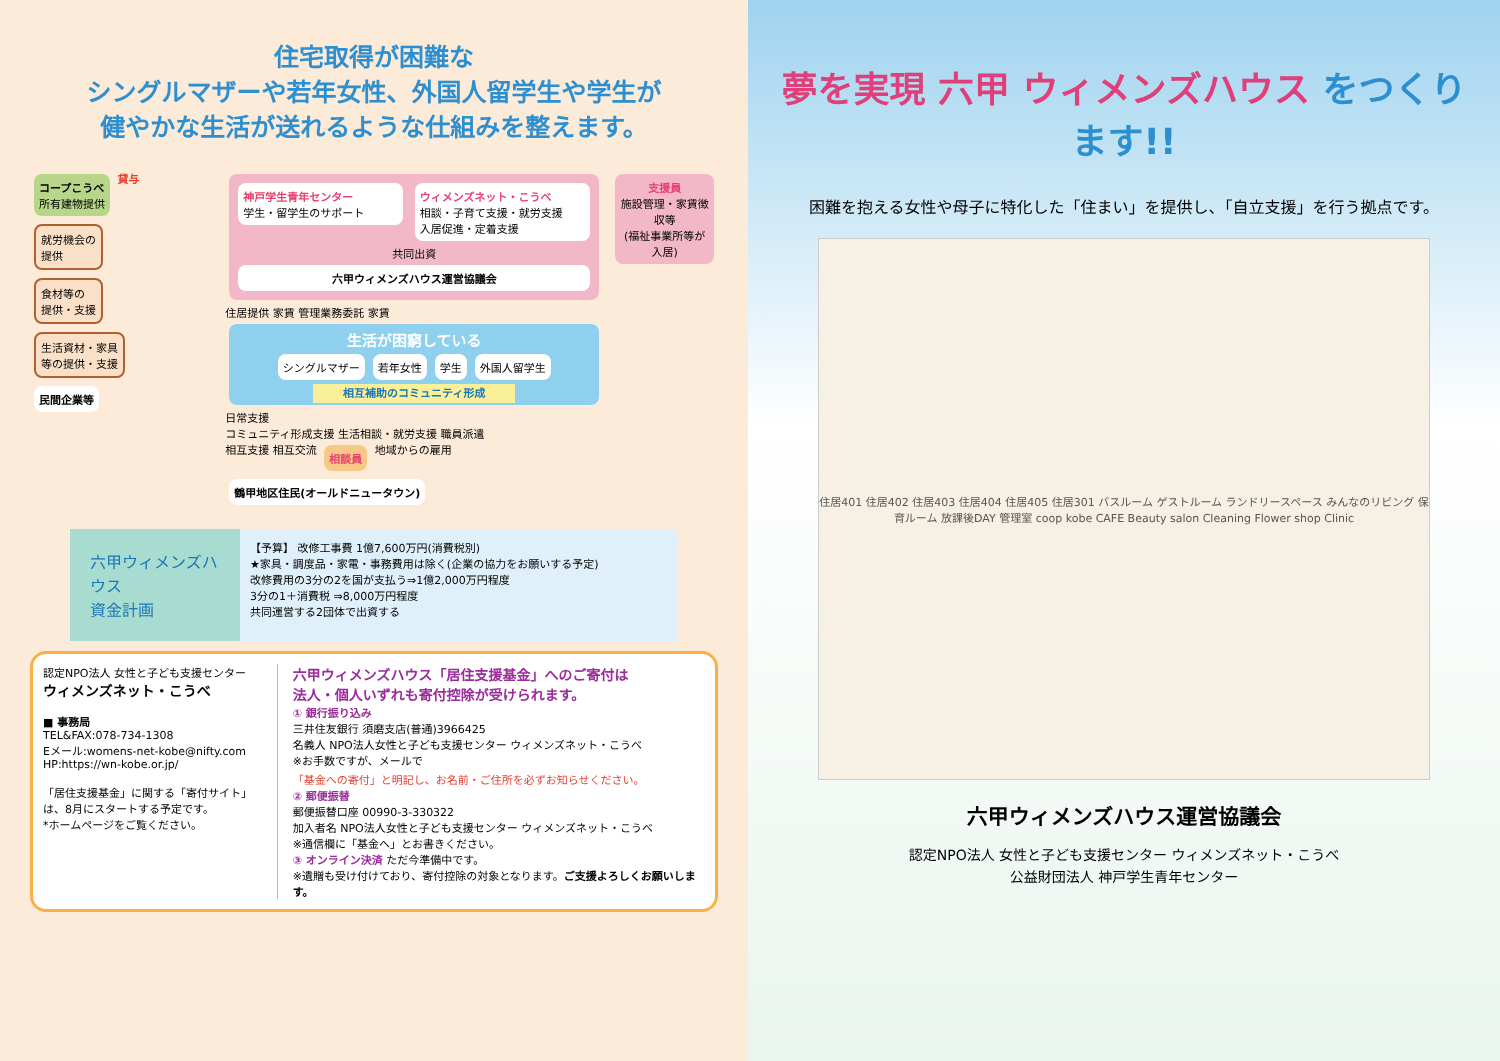住宅取得が困難な
シングルマザーや若年女性、外国人留学生や学生が
健やかな生活が送れるような仕組みを整えます。
コープこうべ
所有建物提供
貸与
就労機会の
提供
食材等の
提供・支援
生活資材・家具
等の提供・支援
民間企業等
神戸学生青年センター
学生・留学生のサポート
ウィメンズネット・こうべ
相談・子育て支援・就労支援
入居促進・定着支援
共同出資
六甲ウィメンズハウス運営協議会
住居提供 家賃 管理業務委託 家賃
生活が困窮している
シングルマザー 若年女性 学生 外国人留学生
相互補助のコミュニティ形成
日常支援
コミュニティ形成支援 生活相談・就労支援 職員派遣
相互支援 相互交流 相談員 地域からの雇用
鶴甲地区住民(オールドニュータウン)
支援員
施設管理・家賃徴収等
(福祉事業所等が入居)
六甲ウィメンズハウス
資金計画
【予算】 改修工事費 1億7,600万円(消費税別)
★家具・調度品・家電・事務費用は除く(企業の協力をお願いする予定)
改修費用の3分の2を国が支払う⇒1億2,000万円程度
3分の1＋消費税 ⇒8,000万円程度
共同運営する2団体で出資する
認定NPO法人 女性と子ども支援センター
ウィメンズネット・こうべ
■ 事務局
TEL&FAX:078-734-1308
Eメール:womens-net-kobe@nifty.com
HP:https://wn-kobe.or.jp/
「居住支援基金」に関する「寄付サイト」は、8月にスタートする予定です。
*ホームページをご覧ください。
六甲ウィメンズハウス「居住支援基金」へのご寄付は
法人・個人いずれも寄付控除が受けられます。
① 銀行振り込み
三井住友銀行 須磨支店(普通)3966425
名義人 NPO法人女性と子ども支援センター ウィメンズネット・こうべ
※お手数ですが、メールで
「基金への寄付」と明記し、お名前・ご住所を必ずお知らせください。
② 郵便振替
郵便振替口座 00990-3-330322
加入者名 NPO法人女性と子ども支援センター ウィメンズネット・こうべ
※通信欄に「基金へ」とお書きください。
③ オンライン決済 ただ今準備中です。
※遺贈も受け付けており、寄付控除の対象となります。ご支援よろしくお願いします。
夢を実現 六甲 ウィメンズハウス をつくります!!
困難を抱える女性や母子に特化した「住まい」を提供し、「自立支援」を行う拠点です。
住居401 住居402 住居403 住居404 住居405 住居301 バスルーム ゲストルーム ランドリースペース みんなのリビング 保育ルーム 放課後DAY 管理室 coop kobe CAFE Beauty salon Cleaning Flower shop Clinic
六甲ウィメンズハウス運営協議会
認定NPO法人 女性と子ども支援センター ウィメンズネット・こうべ
公益財団法人 神戸学生青年センター